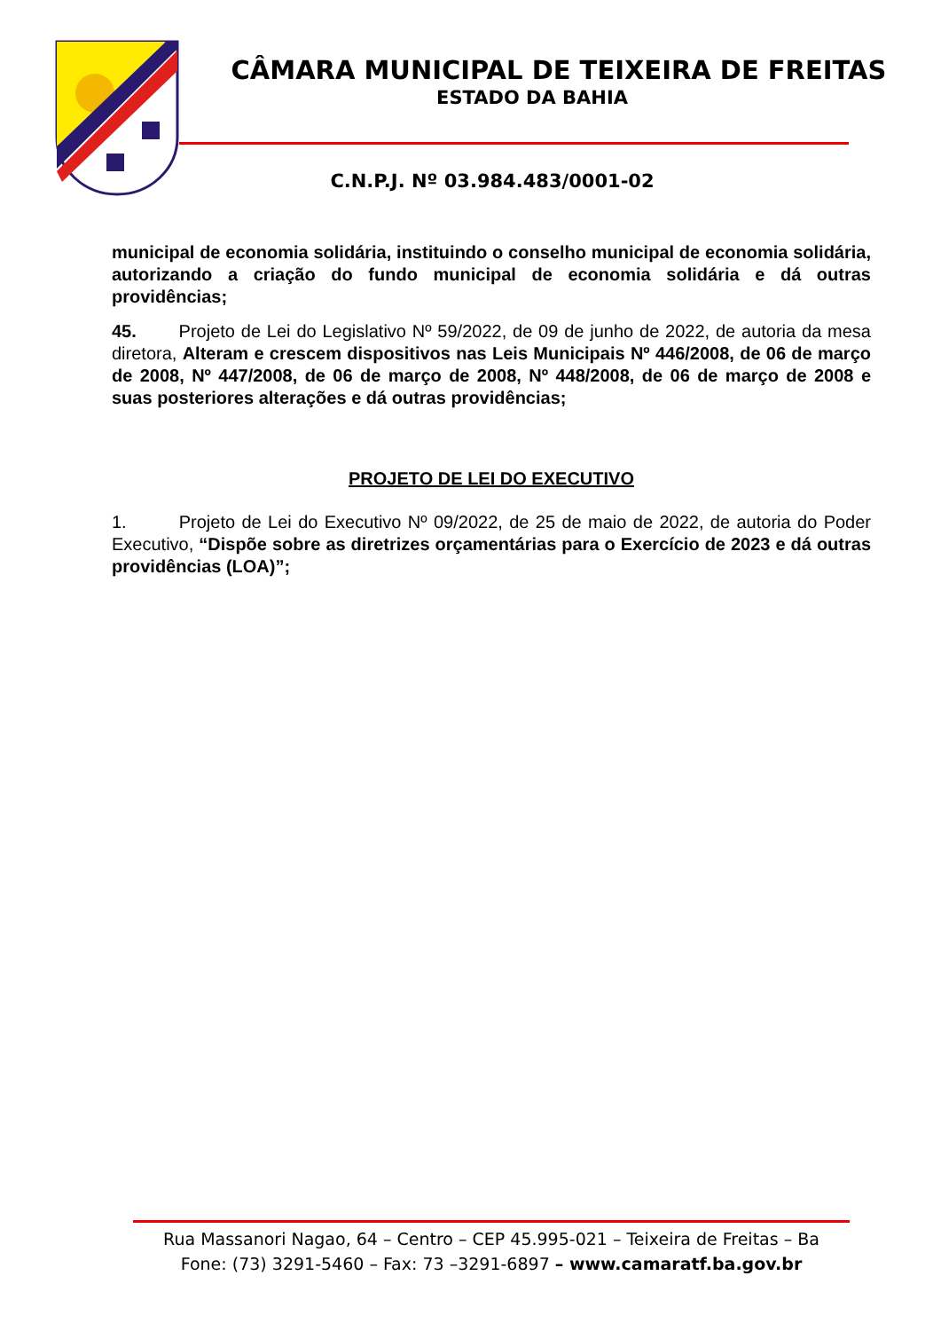CÂMARA MUNICIPAL DE TEIXEIRA DE FREITAS
ESTADO DA BAHIA
C.N.P.J. Nº 03.984.483/0001-02
municipal de economia solidária, instituindo o conselho municipal de economia solidária, autorizando a criação do fundo municipal de economia solidária e dá outras providências;
45. Projeto de Lei do Legislativo Nº 59/2022, de 09 de junho de 2022, de autoria da mesa diretora, Alteram e crescem dispositivos nas Leis Municipais Nº 446/2008, de 06 de março de 2008, Nº 447/2008, de 06 de março de 2008, Nº 448/2008, de 06 de março de 2008 e suas posteriores alterações e dá outras providências;
PROJETO DE LEI DO EXECUTIVO
1. Projeto de Lei do Executivo Nº 09/2022, de 25 de maio de 2022, de autoria do Poder Executivo, “Dispõe sobre as diretrizes orçamentárias para o Exercício de 2023 e dá outras providências (LOA)”;
Rua Massanori Nagao, 64 – Centro – CEP 45.995-021 – Teixeira de Freitas – Ba
Fone: (73) 3291-5460 – Fax: 73 –3291-6897 – www.camaratf.ba.gov.br